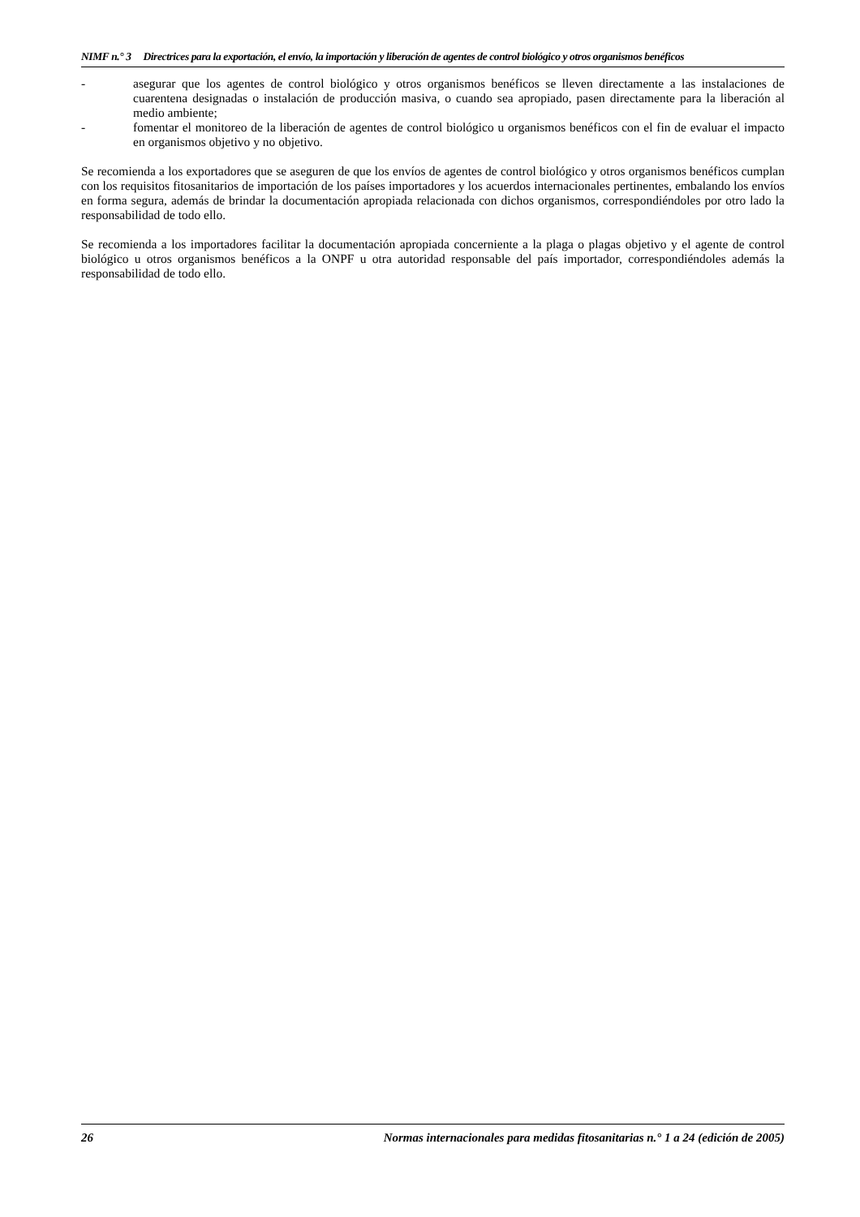NIMF n.° 3 Directrices para la exportación, el envío, la importación y liberación de agentes de control biológico y otros organismos benéficos
- asegurar que los agentes de control biológico y otros organismos benéficos se lleven directamente a las instalaciones de cuarentena designadas o instalación de producción masiva, o cuando sea apropiado, pasen directamente para la liberación al medio ambiente;
- fomentar el monitoreo de la liberación de agentes de control biológico u organismos benéficos con el fin de evaluar el impacto en organismos objetivo y no objetivo.
Se recomienda a los exportadores que se aseguren de que los envíos de agentes de control biológico y otros organismos benéficos cumplan con los requisitos fitosanitarios de importación de los países importadores y los acuerdos internacionales pertinentes, embalando los envíos en forma segura, además de brindar la documentación apropiada relacionada con dichos organismos, correspondiéndoles por otro lado la responsabilidad de todo ello.
Se recomienda a los importadores facilitar la documentación apropiada concerniente a la plaga o plagas objetivo y el agente de control biológico u otros organismos benéficos a la ONPF u otra autoridad responsable del país importador, correspondiéndoles además la responsabilidad de todo ello.
26 Normas internacionales para medidas fitosanitarias n.° 1 a 24 (edición de 2005)